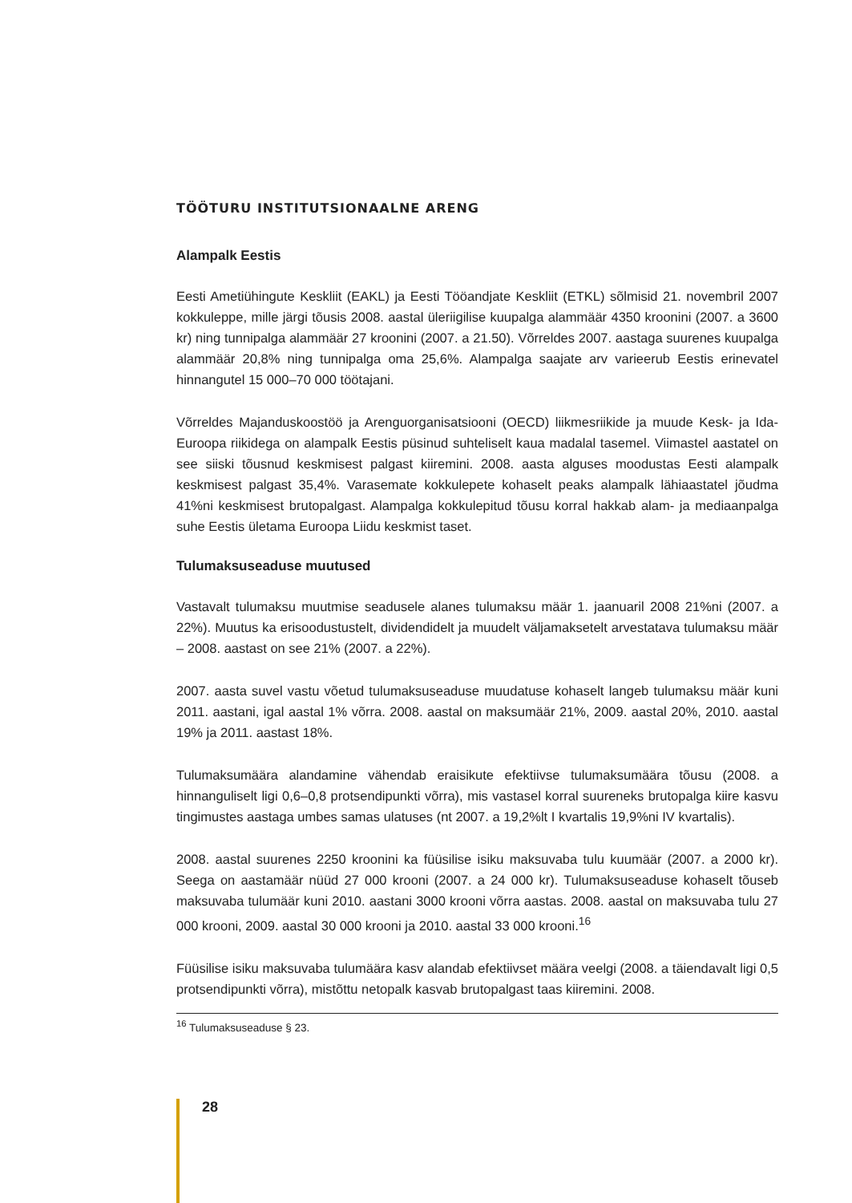TÖÖTURU INSTITUTSIONAALNE ARENG
Alampalk Eestis
Eesti Ametiühingute Keskliit (EAKL) ja Eesti Tööandjate Keskliit (ETKL) sõlmisid 21. novembril 2007 kokkuleppe, mille järgi tõusis 2008. aastal üleriigilise kuupalga alammäär 4350 kroonini (2007. a 3600 kr) ning tunnipalga alammäär 27 kroonini (2007. a 21.50). Võrreldes 2007. aastaga suurenes kuupalga alammäär 20,8% ning tunnipalga oma 25,6%. Alampalga saajate arv varieerub Eestis erinevatel hinnangutel 15 000–70 000 töötajani.
Võrreldes Majanduskoostöö ja Arenguorganisatsiooni (OECD) liikmesriikide ja muude Kesk- ja Ida-Euroopa riikidega on alampalk Eestis püsinud suhteliselt kaua madalal tasemel. Viimastel aastatel on see siiski tõusnud keskmisest palgast kiiremini. 2008. aasta alguses moodustas Eesti alampalk keskmisest palgast 35,4%. Varasemate kokkulepete kohaselt peaks alampalk lähiaastatel jõudma 41%ni keskmisest brutopalgast. Alampalga kokkulepitud tõusu korral hakkab alam- ja mediaanpalga suhe Eestis ületama Euroopa Liidu keskmist taset.
Tulumaksuseaduse muutused
Vastavalt tulumaksu muutmise seadusele alanes tulumaksu määr 1. jaanuaril 2008 21%ni (2007. a 22%). Muutus ka erisoodustustelt, dividendidelt ja muudelt väljamaksetelt arvestatava tulumaksu määr – 2008. aastast on see 21% (2007. a 22%).
2007. aasta suvel vastu võetud tulumaksuseaduse muudatuse kohaselt langeb tulumaksu määr kuni 2011. aastani, igal aastal 1% võrra. 2008. aastal on maksumäär 21%, 2009. aastal 20%, 2010. aastal 19% ja 2011. aastast 18%.
Tulumaksumäära alandamine vähendab eraisikute efektiivse tulumaksumäära tõusu (2008. a hinnanguliselt ligi 0,6–0,8 protsendipunkti võrra), mis vastasel korral suureneks brutopalga kiire kasvu tingimustes aastaga umbes samas ulatuses (nt 2007. a 19,2%lt I kvartalis 19,9%ni IV kvartalis).
2008. aastal suurenes 2250 kroonini ka füüsilise isiku maksuvaba tulu kuumäär (2007. a 2000 kr). Seega on aastamäär nüüd 27 000 krooni (2007. a 24 000 kr). Tulumaksuseaduse kohaselt tõuseb maksuvaba tulumäär kuni 2010. aastani 3000 krooni võrra aastas. 2008. aastal on maksuvaba tulu 27 000 krooni, 2009. aastal 30 000 krooni ja 2010. aastal 33 000 krooni.<sup>16</sup>
Füüsilise isiku maksuvaba tulumäära kasv alandab efektiivset määra veelgi (2008. a täiendavalt ligi 0,5 protsendipunkti võrra), mistõttu netopalk kasvab brutopalgast taas kiiremini. 2008.
<sup>16</sup> Tulumaksuseaduse § 23.
28